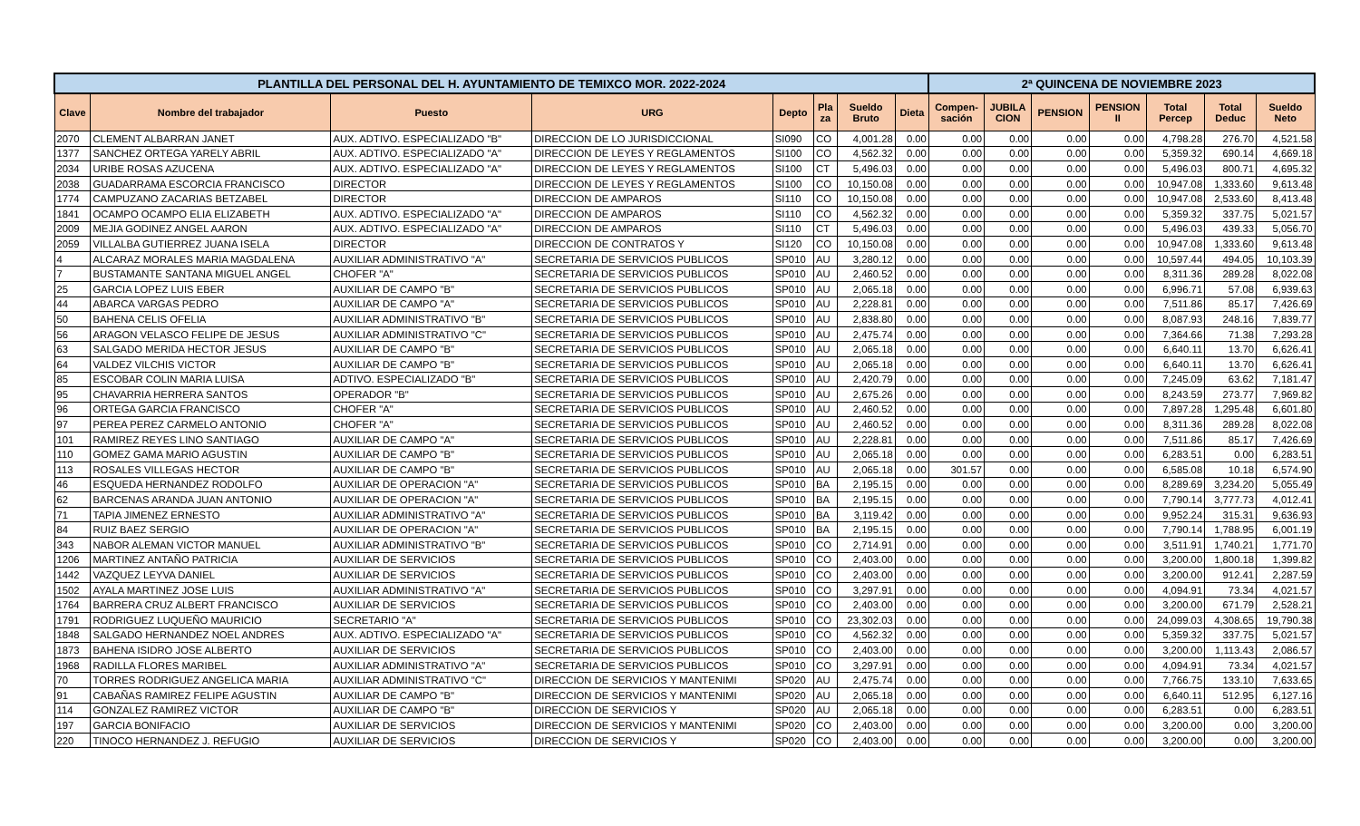| PLANTILLA DEL PERSONAL DEL H. AYUNTAMIENTO DE TEMIXCO MOR. 2022-2024 | | | | | | | | 2ª QUINCENA DE NOVIEMBRE 2023 | | | | | | |
| --- | --- | --- | --- | --- | --- | --- | --- | --- | --- | --- | --- | --- | --- | --- |
| Clave | Nombre del trabajador | Puesto | URG | Depto | Pla za | Sueldo Bruto | Dieta | Compen- sación | JUBILA CION | PENSION | PENSION II | Total Percep | Total Deduc | Sueldo Neto |
| 2070 | CLEMENT ALBARRAN JANET | AUX. ADTIVO. ESPECIALIZADO "B" | DIRECCION DE LO JURISDICCIONAL | SI090 | CO | 4,001.28 | 0.00 | 0.00 | 0.00 | 0.00 | 0.00 | 4,798.28 | 276.70 | 4,521.58 |
| 1377 | SANCHEZ ORTEGA YARELY ABRIL | AUX. ADTIVO. ESPECIALIZADO "A" | DIRECCION DE LEYES Y REGLAMENTOS | SI100 | CO | 4,562.32 | 0.00 | 0.00 | 0.00 | 0.00 | 0.00 | 5,359.32 | 690.14 | 4,669.18 |
| 2034 | URIBE ROSAS AZUCENA | AUX. ADTIVO. ESPECIALIZADO "A" | DIRECCION DE LEYES Y REGLAMENTOS | SI100 | CT | 5,496.03 | 0.00 | 0.00 | 0.00 | 0.00 | 0.00 | 5,496.03 | 800.71 | 4,695.32 |
| 2038 | GUADARRAMA ESCORCIA FRANCISCO | DIRECTOR | DIRECCION DE LEYES Y REGLAMENTOS | SI100 | CO | 10,150.08 | 0.00 | 0.00 | 0.00 | 0.00 | 0.00 | 10,947.08 | 1,333.60 | 9,613.48 |
| 1774 | CAMPUZANO ZACARIAS BETZABEL | DIRECTOR | DIRECCION DE AMPAROS | SI110 | CO | 10,150.08 | 0.00 | 0.00 | 0.00 | 0.00 | 0.00 | 10,947.08 | 2,533.60 | 8,413.48 |
| 1841 | OCAMPO OCAMPO ELIA ELIZABETH | AUX. ADTIVO. ESPECIALIZADO "A" | DIRECCION DE AMPAROS | SI110 | CO | 4,562.32 | 0.00 | 0.00 | 0.00 | 0.00 | 0.00 | 5,359.32 | 337.75 | 5,021.57 |
| 2009 | MEJIA GODINEZ ANGEL AARON | AUX. ADTIVO. ESPECIALIZADO "A" | DIRECCION DE AMPAROS | SI110 | CT | 5,496.03 | 0.00 | 0.00 | 0.00 | 0.00 | 0.00 | 5,496.03 | 439.33 | 5,056.70 |
| 2059 | VILLALBA GUTIERREZ JUANA ISELA | DIRECTOR | DIRECCION DE CONTRATOS Y | SI120 | CO | 10,150.08 | 0.00 | 0.00 | 0.00 | 0.00 | 0.00 | 10,947.08 | 1,333.60 | 9,613.48 |
| 4 | ALCARAZ MORALES MARIA MAGDALENA | AUXILIAR ADMINISTRATIVO "A" | SECRETARIA DE SERVICIOS PUBLICOS | SP010 | AU | 3,280.12 | 0.00 | 0.00 | 0.00 | 0.00 | 0.00 | 10,597.44 | 494.05 | 10,103.39 |
| 7 | BUSTAMANTE SANTANA MIGUEL ANGEL | CHOFER "A" | SECRETARIA DE SERVICIOS PUBLICOS | SP010 | AU | 2,460.52 | 0.00 | 0.00 | 0.00 | 0.00 | 0.00 | 8,311.36 | 289.28 | 8,022.08 |
| 25 | GARCIA LOPEZ LUIS EBER | AUXILIAR DE CAMPO "B" | SECRETARIA DE SERVICIOS PUBLICOS | SP010 | AU | 2,065.18 | 0.00 | 0.00 | 0.00 | 0.00 | 0.00 | 6,996.71 | 57.08 | 6,939.63 |
| 44 | ABARCA VARGAS PEDRO | AUXILIAR DE CAMPO "A" | SECRETARIA DE SERVICIOS PUBLICOS | SP010 | AU | 2,228.81 | 0.00 | 0.00 | 0.00 | 0.00 | 0.00 | 7,511.86 | 85.17 | 7,426.69 |
| 50 | BAHENA CELIS OFELIA | AUXILIAR ADMINISTRATIVO "B" | SECRETARIA DE SERVICIOS PUBLICOS | SP010 | AU | 2,838.80 | 0.00 | 0.00 | 0.00 | 0.00 | 0.00 | 8,087.93 | 248.16 | 7,839.77 |
| 56 | ARAGON VELASCO FELIPE DE JESUS | AUXILIAR ADMINISTRATIVO "C" | SECRETARIA DE SERVICIOS PUBLICOS | SP010 | AU | 2,475.74 | 0.00 | 0.00 | 0.00 | 0.00 | 0.00 | 7,364.66 | 71.38 | 7,293.28 |
| 63 | SALGADO MERIDA HECTOR JESUS | AUXILIAR DE CAMPO "B" | SECRETARIA DE SERVICIOS PUBLICOS | SP010 | AU | 2,065.18 | 0.00 | 0.00 | 0.00 | 0.00 | 0.00 | 6,640.11 | 13.70 | 6,626.41 |
| 64 | VALDEZ VILCHIS VICTOR | AUXILIAR DE CAMPO "B" | SECRETARIA DE SERVICIOS PUBLICOS | SP010 | AU | 2,065.18 | 0.00 | 0.00 | 0.00 | 0.00 | 0.00 | 6,640.11 | 13.70 | 6,626.41 |
| 85 | ESCOBAR COLIN MARIA LUISA | ADTIVO. ESPECIALIZADO "B" | SECRETARIA DE SERVICIOS PUBLICOS | SP010 | AU | 2,420.79 | 0.00 | 0.00 | 0.00 | 0.00 | 0.00 | 7,245.09 | 63.62 | 7,181.47 |
| 95 | CHAVARRIA HERRERA SANTOS | OPERADOR "B" | SECRETARIA DE SERVICIOS PUBLICOS | SP010 | AU | 2,675.26 | 0.00 | 0.00 | 0.00 | 0.00 | 0.00 | 8,243.59 | 273.77 | 7,969.82 |
| 96 | ORTEGA GARCIA FRANCISCO | CHOFER "A" | SECRETARIA DE SERVICIOS PUBLICOS | SP010 | AU | 2,460.52 | 0.00 | 0.00 | 0.00 | 0.00 | 0.00 | 7,897.28 | 1,295.48 | 6,601.80 |
| 97 | PEREA PEREZ CARMELO ANTONIO | CHOFER "A" | SECRETARIA DE SERVICIOS PUBLICOS | SP010 | AU | 2,460.52 | 0.00 | 0.00 | 0.00 | 0.00 | 0.00 | 8,311.36 | 289.28 | 8,022.08 |
| 101 | RAMIREZ REYES LINO SANTIAGO | AUXILIAR DE CAMPO "A" | SECRETARIA DE SERVICIOS PUBLICOS | SP010 | AU | 2,228.81 | 0.00 | 0.00 | 0.00 | 0.00 | 0.00 | 7,511.86 | 85.17 | 7,426.69 |
| 110 | GOMEZ GAMA MARIO AGUSTIN | AUXILIAR DE CAMPO "B" | SECRETARIA DE SERVICIOS PUBLICOS | SP010 | AU | 2,065.18 | 0.00 | 0.00 | 0.00 | 0.00 | 0.00 | 6,283.51 | 0.00 | 6,283.51 |
| 113 | ROSALES VILLEGAS HECTOR | AUXILIAR DE CAMPO "B" | SECRETARIA DE SERVICIOS PUBLICOS | SP010 | AU | 2,065.18 | 0.00 | 301.57 | 0.00 | 0.00 | 0.00 | 6,585.08 | 10.18 | 6,574.90 |
| 46 | ESQUEDA HERNANDEZ RODOLFO | AUXILIAR DE OPERACION "A" | SECRETARIA DE SERVICIOS PUBLICOS | SP010 | BA | 2,195.15 | 0.00 | 0.00 | 0.00 | 0.00 | 0.00 | 8,289.69 | 3,234.20 | 5,055.49 |
| 62 | BARCENAS ARANDA JUAN ANTONIO | AUXILIAR DE OPERACION "A" | SECRETARIA DE SERVICIOS PUBLICOS | SP010 | BA | 2,195.15 | 0.00 | 0.00 | 0.00 | 0.00 | 0.00 | 7,790.14 | 3,777.73 | 4,012.41 |
| 71 | TAPIA JIMENEZ ERNESTO | AUXILIAR ADMINISTRATIVO "A" | SECRETARIA DE SERVICIOS PUBLICOS | SP010 | BA | 3,119.42 | 0.00 | 0.00 | 0.00 | 0.00 | 0.00 | 9,952.24 | 315.31 | 9,636.93 |
| 84 | RUIZ BAEZ SERGIO | AUXILIAR DE OPERACION "A" | SECRETARIA DE SERVICIOS PUBLICOS | SP010 | BA | 2,195.15 | 0.00 | 0.00 | 0.00 | 0.00 | 0.00 | 7,790.14 | 1,788.95 | 6,001.19 |
| 343 | NABOR ALEMAN VICTOR MANUEL | AUXILIAR ADMINISTRATIVO "B" | SECRETARIA DE SERVICIOS PUBLICOS | SP010 | CO | 2,714.91 | 0.00 | 0.00 | 0.00 | 0.00 | 0.00 | 3,511.91 | 1,740.21 | 1,771.70 |
| 1206 | MARTINEZ ANTAÑO PATRICIA | AUXILIAR DE SERVICIOS | SECRETARIA DE SERVICIOS PUBLICOS | SP010 | CO | 2,403.00 | 0.00 | 0.00 | 0.00 | 0.00 | 0.00 | 3,200.00 | 1,800.18 | 1,399.82 |
| 1442 | VAZQUEZ LEYVA DANIEL | AUXILIAR DE SERVICIOS | SECRETARIA DE SERVICIOS PUBLICOS | SP010 | CO | 2,403.00 | 0.00 | 0.00 | 0.00 | 0.00 | 0.00 | 3,200.00 | 912.41 | 2,287.59 |
| 1502 | AYALA MARTINEZ JOSE LUIS | AUXILIAR ADMINISTRATIVO "A" | SECRETARIA DE SERVICIOS PUBLICOS | SP010 | CO | 3,297.91 | 0.00 | 0.00 | 0.00 | 0.00 | 0.00 | 4,094.91 | 73.34 | 4,021.57 |
| 1764 | BARRERA CRUZ ALBERT FRANCISCO | AUXILIAR DE SERVICIOS | SECRETARIA DE SERVICIOS PUBLICOS | SP010 | CO | 2,403.00 | 0.00 | 0.00 | 0.00 | 0.00 | 0.00 | 3,200.00 | 671.79 | 2,528.21 |
| 1791 | RODRIGUEZ LUQUEÑO MAURICIO | SECRETARIO "A" | SECRETARIA DE SERVICIOS PUBLICOS | SP010 | CO | 23,302.03 | 0.00 | 0.00 | 0.00 | 0.00 | 0.00 | 24,099.03 | 4,308.65 | 19,790.38 |
| 1848 | SALGADO HERNANDEZ NOEL ANDRES | AUX. ADTIVO. ESPECIALIZADO "A" | SECRETARIA DE SERVICIOS PUBLICOS | SP010 | CO | 4,562.32 | 0.00 | 0.00 | 0.00 | 0.00 | 0.00 | 5,359.32 | 337.75 | 5,021.57 |
| 1873 | BAHENA ISIDRO JOSE ALBERTO | AUXILIAR DE SERVICIOS | SECRETARIA DE SERVICIOS PUBLICOS | SP010 | CO | 2,403.00 | 0.00 | 0.00 | 0.00 | 0.00 | 0.00 | 3,200.00 | 1,113.43 | 2,086.57 |
| 1968 | RADILLA FLORES MARIBEL | AUXILIAR ADMINISTRATIVO "A" | SECRETARIA DE SERVICIOS PUBLICOS | SP010 | CO | 3,297.91 | 0.00 | 0.00 | 0.00 | 0.00 | 0.00 | 4,094.91 | 73.34 | 4,021.57 |
| 70 | TORRES RODRIGUEZ ANGELICA MARIA | AUXILIAR ADMINISTRATIVO "C" | DIRECCION DE SERVICIOS Y MANTENIMI | SP020 | AU | 2,475.74 | 0.00 | 0.00 | 0.00 | 0.00 | 0.00 | 7,766.75 | 133.10 | 7,633.65 |
| 91 | CABAÑAS RAMIREZ FELIPE AGUSTIN | AUXILIAR DE CAMPO "B" | DIRECCION DE SERVICIOS Y MANTENIMI | SP020 | AU | 2,065.18 | 0.00 | 0.00 | 0.00 | 0.00 | 0.00 | 6,640.11 | 512.95 | 6,127.16 |
| 114 | GONZALEZ RAMIREZ VICTOR | AUXILIAR DE CAMPO "B" | DIRECCION DE SERVICIOS Y | SP020 | AU | 2,065.18 | 0.00 | 0.00 | 0.00 | 0.00 | 0.00 | 6,283.51 | 0.00 | 6,283.51 |
| 197 | GARCIA BONIFACIO | AUXILIAR DE SERVICIOS | DIRECCION DE SERVICIOS Y MANTENIMI | SP020 | CO | 2,403.00 | 0.00 | 0.00 | 0.00 | 0.00 | 0.00 | 3,200.00 | 0.00 | 3,200.00 |
| 220 | TINOCO HERNANDEZ J. REFUGIO | AUXILIAR DE SERVICIOS | DIRECCION DE SERVICIOS Y | SP020 | CO | 2,403.00 | 0.00 | 0.00 | 0.00 | 0.00 | 0.00 | 3,200.00 | 0.00 | 3,200.00 |